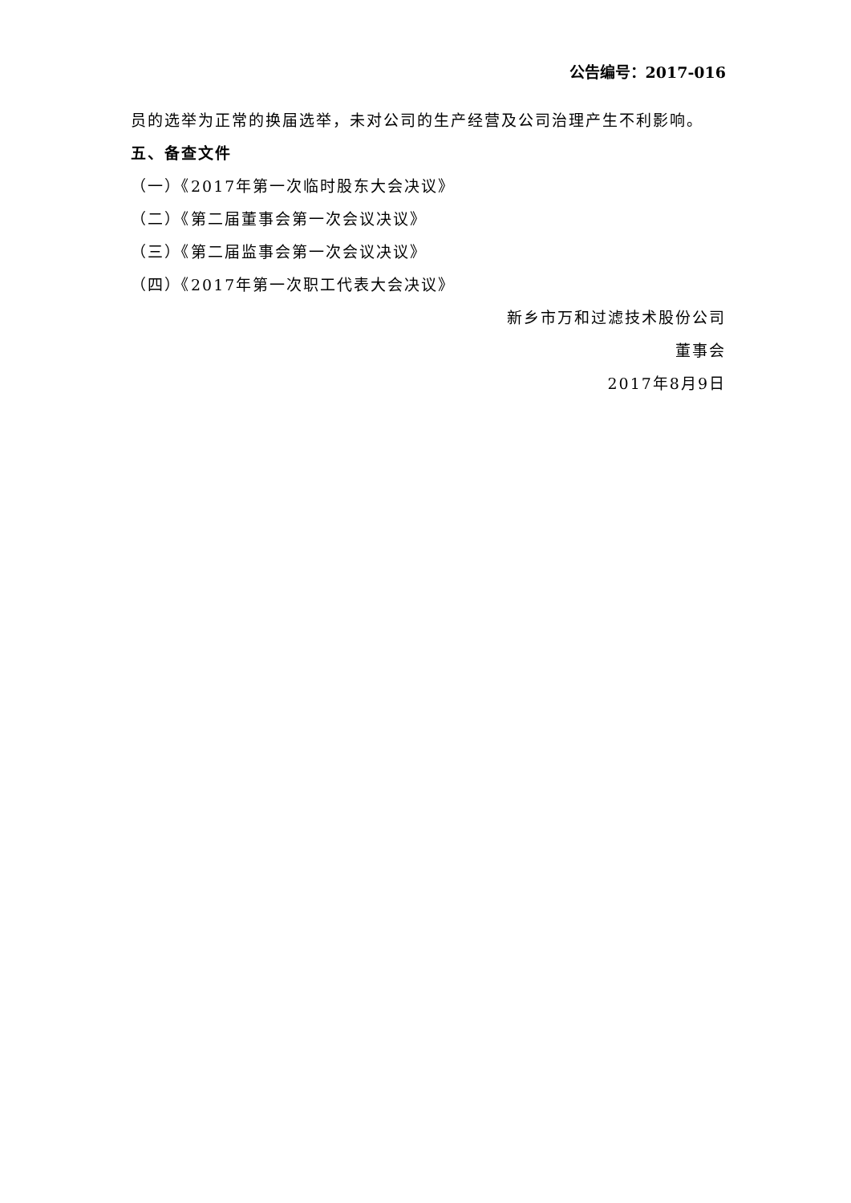公告编号：2017-016
员的选举为正常的换届选举，未对公司的生产经营及公司治理产生不利影响。
五、备查文件
（一）《2017年第一次临时股东大会决议》
（二）《第二届董事会第一次会议决议》
（三）《第二届监事会第一次会议决议》
（四）《2017年第一次职工代表大会决议》
新乡市万和过滤技术股份公司
董事会
2017年8月9日